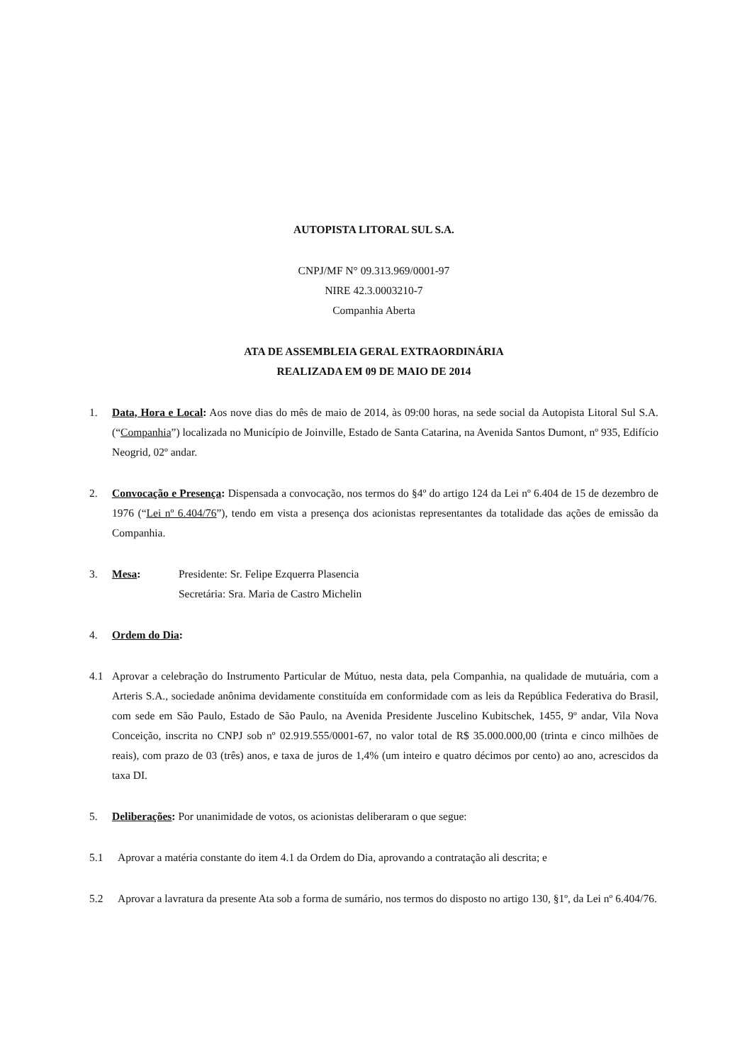AUTOPISTA LITORAL SUL S.A.
CNPJ/MF N° 09.313.969/0001-97
NIRE 42.3.0003210-7
Companhia Aberta
ATA DE ASSEMBLEIA GERAL EXTRAORDINÁRIA
REALIZADA EM 09 DE MAIO DE 2014
1. Data, Hora e Local: Aos nove dias do mês de maio de 2014, às 09:00 horas, na sede social da Autopista Litoral Sul S.A. (“Companhia”) localizada no Município de Joinville, Estado de Santa Catarina, na Avenida Santos Dumont, nº 935, Edifício Neogrid, 02º andar.
2. Convocação e Presença: Dispensada a convocação, nos termos do §4º do artigo 124 da Lei nº 6.404 de 15 de dezembro de 1976 (“Lei nº 6.404/76”), tendo em vista a presença dos acionistas representantes da totalidade das ações de emissão da Companhia.
3. Mesa: Presidente: Sr. Felipe Ezquerra Plasencia
Secretária: Sra. Maria de Castro Michelin
4. Ordem do Dia:
4.1 Aprovar a celebração do Instrumento Particular de Mútuo, nesta data, pela Companhia, na qualidade de mutuária, com a Arteris S.A., sociedade anônima devidamente constituída em conformidade com as leis da República Federativa do Brasil, com sede em São Paulo, Estado de São Paulo, na Avenida Presidente Juscelino Kubitschek, 1455, 9º andar, Vila Nova Conceição, inscrita no CNPJ sob nº 02.919.555/0001-67, no valor total de R$ 35.000.000,00 (trinta e cinco milhões de reais), com prazo de 03 (três) anos, e taxa de juros de 1,4% (um inteiro e quatro décimos por cento) ao ano, acrescidos da taxa DI.
5. Deliberações: Por unanimidade de votos, os acionistas deliberaram o que segue:
5.1 Aprovar a matéria constante do item 4.1 da Ordem do Dia, aprovando a contratação ali descrita; e
5.2 Aprovar a lavratura da presente Ata sob a forma de sumário, nos termos do disposto no artigo 130, §1º, da Lei nº 6.404/76.